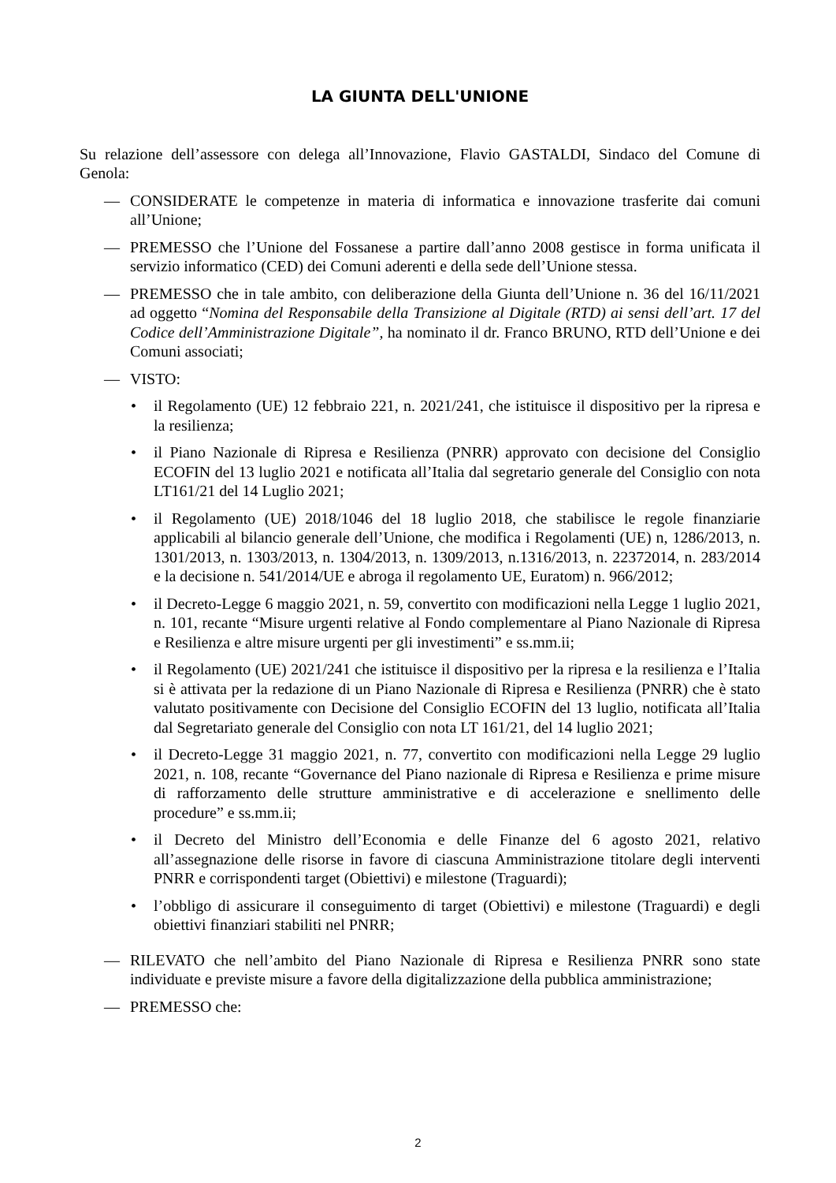LA GIUNTA DELL'UNIONE
Su relazione dell’assessore con delega all’Innovazione, Flavio GASTALDI, Sindaco del Comune di Genola:
— CONSIDERATE le competenze in materia di informatica e innovazione trasferite dai comuni all’Unione;
— PREMESSO che l’Unione del Fossanese a partire dall’anno 2008 gestisce in forma unificata il servizio informatico (CED) dei Comuni aderenti e della sede dell’Unione stessa.
— PREMESSO che in tale ambito, con deliberazione della Giunta dell’Unione n. 36 del 16/11/2021 ad oggetto “Nomina del Responsabile della Transizione al Digitale (RTD) ai sensi dell’art. 17 del Codice dell’Amministrazione Digitale”, ha nominato il dr. Franco BRUNO, RTD dell’Unione e dei Comuni associati;
— VISTO:
• il Regolamento (UE) 12 febbraio 221, n. 2021/241, che istituisce il dispositivo per la ripresa e la resilienza;
• il Piano Nazionale di Ripresa e Resilienza (PNRR) approvato con decisione del Consiglio ECOFIN del 13 luglio 2021 e notificata all’Italia dal segretario generale del Consiglio con nota LT161/21 del 14 Luglio 2021;
• il Regolamento (UE) 2018/1046 del 18 luglio 2018, che stabilisce le regole finanziarie applicabili al bilancio generale dell’Unione, che modifica i Regolamenti (UE) n, 1286/2013, n. 1301/2013, n. 1303/2013, n. 1304/2013, n. 1309/2013, n.1316/2013, n. 22372014, n. 283/2014 e la decisione n. 541/2014/UE e abroga il regolamento UE, Euratom) n. 966/2012;
• il Decreto-Legge 6 maggio 2021, n. 59, convertito con modificazioni nella Legge 1 luglio 2021, n. 101, recante “Misure urgenti relative al Fondo complementare al Piano Nazionale di Ripresa e Resilienza e altre misure urgenti per gli investimenti” e ss.mm.ii;
• il Regolamento (UE) 2021/241 che istituisce il dispositivo per la ripresa e la resilienza e l’Italia si è attivata per la redazione di un Piano Nazionale di Ripresa e Resilienza (PNRR) che è stato valutato positivamente con Decisione del Consiglio ECOFIN del 13 luglio, notificata all’Italia dal Segretariato generale del Consiglio con nota LT 161/21, del 14 luglio 2021;
• il Decreto-Legge 31 maggio 2021, n. 77, convertito con modificazioni nella Legge 29 luglio 2021, n. 108, recante “Governance del Piano nazionale di Ripresa e Resilienza e prime misure di rafforzamento delle strutture amministrative e di accelerazione e snellimento delle procedure” e ss.mm.ii;
• il Decreto del Ministro dell’Economia e delle Finanze del 6 agosto 2021, relativo all’assegnazione delle risorse in favore di ciascuna Amministrazione titolare degli interventi PNRR e corrispondenti target (Obiettivi) e milestone (Traguardi);
• l’obbligo di assicurare il conseguimento di target (Obiettivi) e milestone (Traguardi) e degli obiettivi finanziari stabiliti nel PNRR;
— RILEVATO che nell’ambito del Piano Nazionale di Ripresa e Resilienza PNRR sono state individuate e previste misure a favore della digitalizzazione della pubblica amministrazione;
— PREMESSO che:
2